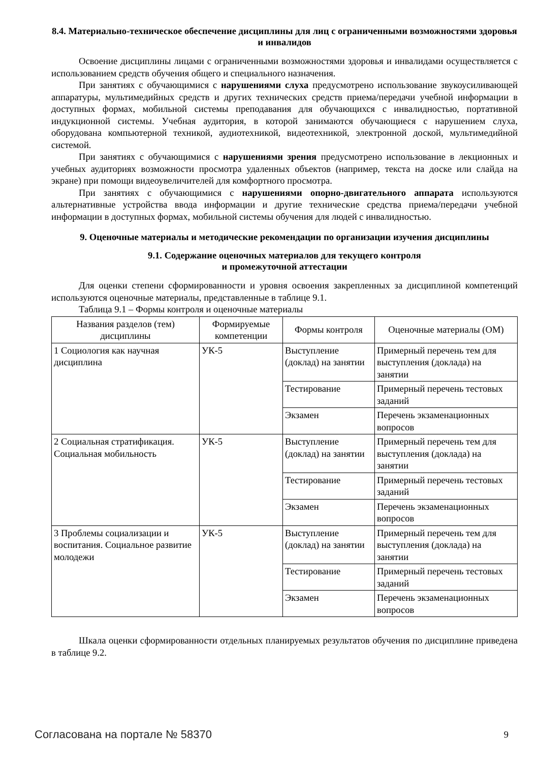8.4. Материально-техническое обеспечение дисциплины для лиц с ограниченными возможностями здоровья и инвалидов
Освоение дисциплины лицами с ограниченными возможностями здоровья и инвалидами осуществляется с использованием средств обучения общего и специального назначения.
При занятиях с обучающимися с нарушениями слуха предусмотрено использование звукоусиливающей аппаратуры, мультимедийных средств и других технических средств приема/передачи учебной информации в доступных формах, мобильной системы преподавания для обучающихся с инвалидностью, портативной индукционной системы. Учебная аудитория, в которой занимаются обучающиеся с нарушением слуха, оборудована компьютерной техникой, аудиотехникой, видеотехникой, электронной доской, мультимедийной системой.
При занятиях с обучающимися с нарушениями зрения предусмотрено использование в лекционных и учебных аудиториях возможности просмотра удаленных объектов (например, текста на доске или слайда на экране) при помощи видеоувеличителей для комфортного просмотра.
При занятиях с обучающимися с нарушениями опорно-двигательного аппарата используются альтернативные устройства ввода информации и другие технические средства приема/передачи учебной информации в доступных формах, мобильной системы обучения для людей с инвалидностью.
9. Оценочные материалы и методические рекомендации по организации изучения дисциплины
9.1. Содержание оценочных материалов для текущего контроля
и промежуточной аттестации
Для оценки степени сформированности и уровня освоения закрепленных за дисциплиной компетенций используются оценочные материалы, представленные в таблице 9.1.
Таблица 9.1 – Формы контроля и оценочные материалы
| Названия разделов (тем) дисциплины | Формируемые компетенции | Формы контроля | Оценочные материалы (ОМ) |
| --- | --- | --- | --- |
| 1 Социология как научная дисциплина | УК-5 | Выступление (доклад) на занятии | Примерный перечень тем для выступления (доклада) на занятии |
| | | Тестирование | Примерный перечень тестовых заданий |
| | | Экзамен | Перечень экзаменационных вопросов |
| 2 Социальная стратификация. Социальная мобильность | УК-5 | Выступление (доклад) на занятии | Примерный перечень тем для выступления (доклада) на занятии |
| | | Тестирование | Примерный перечень тестовых заданий |
| | | Экзамен | Перечень экзаменационных вопросов |
| 3 Проблемы социализации и воспитания. Социальное развитие молодежи | УК-5 | Выступление (доклад) на занятии | Примерный перечень тем для выступления (доклада) на занятии |
| | | Тестирование | Примерный перечень тестовых заданий |
| | | Экзамен | Перечень экзаменационных вопросов |
Шкала оценки сформированности отдельных планируемых результатов обучения по дисциплине приведена в таблице 9.2.
Согласована на портале № 58370 9